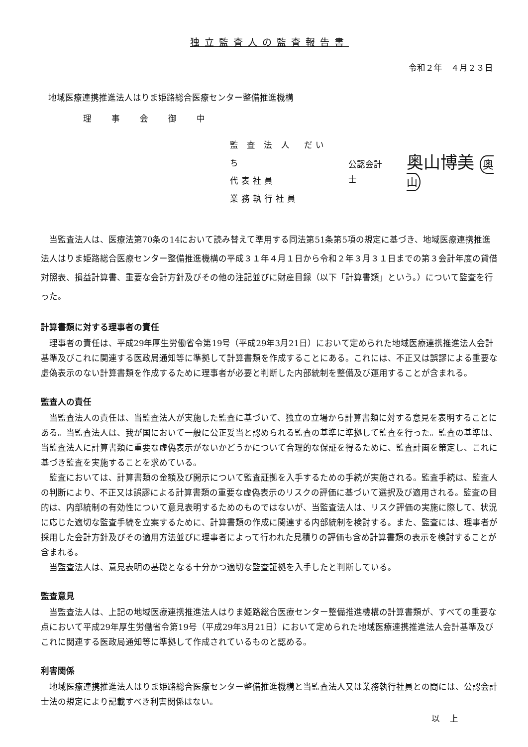独立監査人の監査報告書
令和２年　４月２３日
地域医療連携推進法人はりま姫路総合医療センター整備推進機構
理事会御中
監 査 法 人　だいち
代表社員
業務執行社員
公認会計士
奥山博美 奥山
当監査法人は、医療法第70条の14において読み替えて準用する同法第51条第5項の規定に基づき、地域医療連携推進法人はりま姫路総合医療センター整備推進機構の平成３１年４月１日から令和２年３月３１日までの第３会計年度の貸借対照表、損益計算書、重要な会計方針及びその他の注記並びに財産目録（以下「計算書類」という。）について監査を行った。
計算書類に対する理事者の責任
理事者の責任は、平成29年厚生労働省令第19号（平成29年3月21日）において定められた地域医療連携推進法人会計基準及びこれに関連する医政局通知等に準拠して計算書類を作成することにある。これには、不正又は誤謬による重要な虚偽表示のない計算書類を作成するために理事者が必要と判断した内部統制を整備及び運用することが含まれる。
監査人の責任
当監査法人の責任は、当監査法人が実施した監査に基づいて、独立の立場から計算書類に対する意見を表明することにある。当監査法人は、我が国において一般に公正妥当と認められる監査の基準に準拠して監査を行った。監査の基準は、当監査法人に計算書類に重要な虚偽表示がないかどうかについて合理的な保証を得るために、監査計画を策定し、これに基づき監査を実施することを求めている。
監査においては、計算書類の金額及び開示について監査証拠を入手するための手続が実施される。監査手続は、監査人の判断により、不正又は誤謬による計算書類の重要な虚偽表示のリスクの評価に基づいて選択及び適用される。監査の目的は、内部統制の有効性について意見表明するためのものではないが、当監査法人は、リスク評価の実施に際して、状況に応じた適切な監査手続を立案するために、計算書類の作成に関連する内部統制を検討する。また、監査には、理事者が採用した会計方針及びその適用方法並びに理事者によって行われた見積りの評価も含め計算書類の表示を検討することが含まれる。
当監査法人は、意見表明の基礎となる十分かつ適切な監査証拠を入手したと判断している。
監査意見
当監査法人は、上記の地域医療連携推進法人はりま姫路総合医療センター整備推進機構の計算書類が、すべての重要な点において平成29年厚生労働省令第19号（平成29年3月21日）において定められた地域医療連携推進法人会計基準及びこれに関連する医政局通知等に準拠して作成されているものと認める。
利害関係
地域医療連携推進法人はりま姫路総合医療センター整備推進機構と当監査法人又は業務執行社員との間には、公認会計士法の規定により記載すべき利害関係はない。
以上